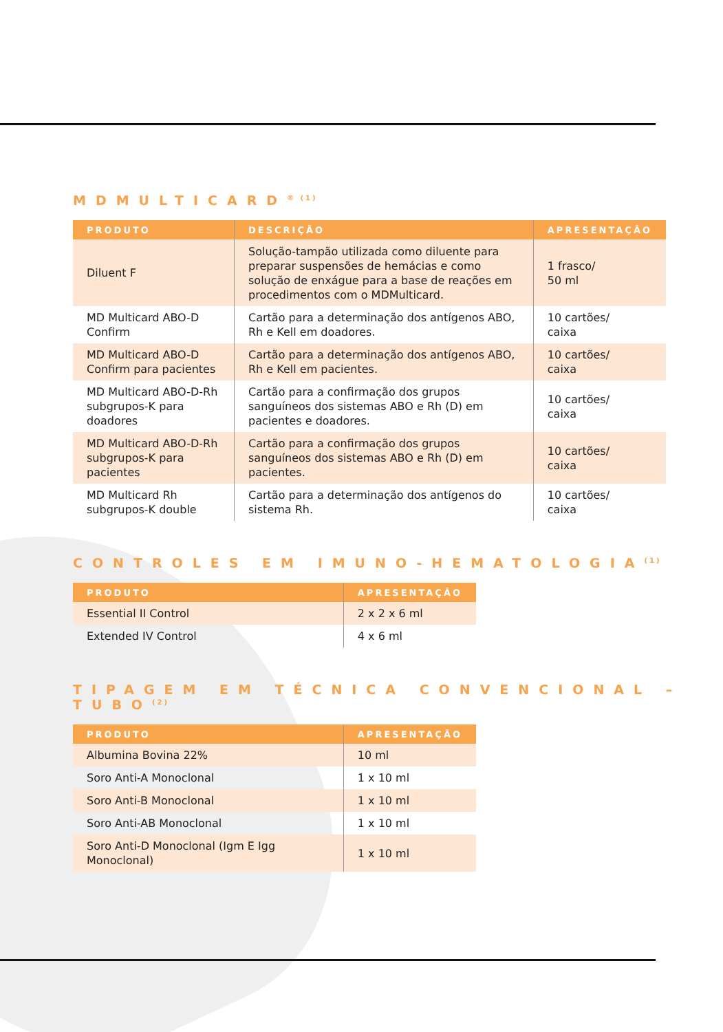MDMULTICARD<sup>® (1)</sup>
| PRODUTO | DESCRIÇÃO | APRESENTAÇÃO |
| --- | --- | --- |
| Diluent F | Solução-tampão utilizada como diluente para preparar suspensões de hemácias e como solução de enxágue para a base de reações em procedimentos com o MDMulticard. | 1 frasco/ 50 ml |
| MD Multicard ABO-D Confirm | Cartão para a determinação dos antígenos ABO, Rh e Kell em doadores. | 10 cartões/ caixa |
| MD Multicard ABO-D Confirm para pacientes | Cartão para a determinação dos antígenos ABO, Rh e Kell em pacientes. | 10 cartões/ caixa |
| MD Multicard ABO-D-Rh subgrupos-K para doadores | Cartão para a confirmação dos grupos sanguíneos dos sistemas ABO e Rh (D) em pacientes e doadores. | 10 cartões/ caixa |
| MD Multicard ABO-D-Rh subgrupos-K para pacientes | Cartão para a confirmação dos grupos sanguíneos dos sistemas ABO e Rh (D) em pacientes. | 10 cartões/ caixa |
| MD Multicard Rh subgrupos-K double | Cartão para a determinação dos antígenos do sistema Rh. | 10 cartões/ caixa |
CONTROLES EM IMUNO-HEMATOLOGIA<sup>(1)</sup>
| PRODUTO | APRESENTAÇÃO |
| --- | --- |
| Essential II Control | 2 x 2 x 6 ml |
| Extended IV Control | 4 x 6 ml |
TIPAGEM EM TÉCNICA CONVENCIONAL –TUBO<sup>(2)</sup>
| PRODUTO | APRESENTAÇÃO |
| --- | --- |
| Albumina Bovina 22% | 10 ml |
| Soro Anti-A Monoclonal | 1 x 10 ml |
| Soro Anti-B Monoclonal | 1 x 10 ml |
| Soro Anti-AB Monoclonal | 1 x 10 ml |
| Soro Anti-D Monoclonal (Igm E Igg Monoclonal) | 1 x 10 ml |